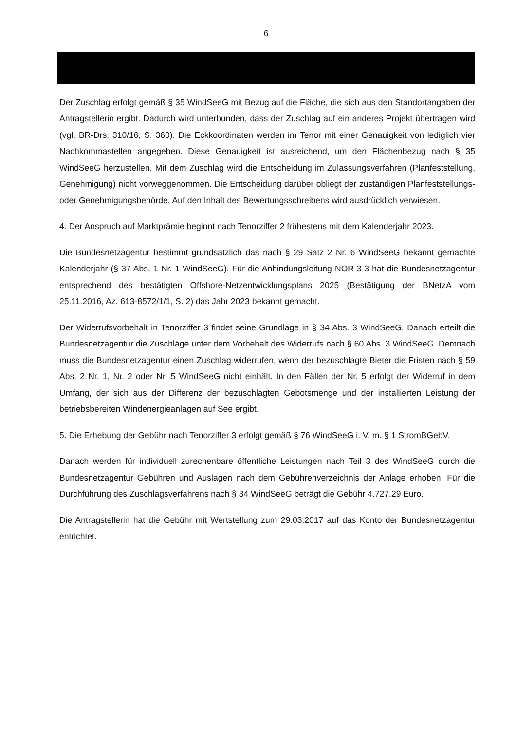6
Der Zuschlag erfolgt gemäß § 35 WindSeeG mit Bezug auf die Fläche, die sich aus den Standortangaben der Antragstellerin ergibt. Dadurch wird unterbunden, dass der Zuschlag auf ein anderes Projekt übertragen wird (vgl. BR-Drs. 310/16, S. 360). Die Eckkoordinaten werden im Tenor mit einer Genauigkeit von lediglich vier Nachkommastellen angegeben. Diese Genauigkeit ist ausreichend, um den Flächenbezug nach § 35 WindSeeG herzustellen. Mit dem Zuschlag wird die Entscheidung im Zulassungsverfahren (Planfeststellung, Genehmigung) nicht vorweggenommen. Die Entscheidung darüber obliegt der zuständigen Planfeststellungs- oder Genehmigungsbehörde. Auf den Inhalt des Bewertungsschreibens wird ausdrücklich verwiesen.
4. Der Anspruch auf Marktprämie beginnt nach Tenorziffer 2 frühestens mit dem Kalenderjahr 2023.
Die Bundesnetzagentur bestimmt grundsätzlich das nach § 29 Satz 2 Nr. 6 WindSeeG bekannt gemachte Kalenderjahr (§ 37 Abs. 1 Nr. 1 WindSeeG). Für die Anbindungsleitung NOR-3-3 hat die Bundesnetzagentur entsprechend des bestätigten Offshore-Netzentwicklungsplans 2025 (Bestätigung der BNetzA vom 25.11.2016, Az. 613-8572/1/1, S. 2) das Jahr 2023 bekannt gemacht.
Der Widerrufsvorbehalt in Tenorziffer 3 findet seine Grundlage in § 34 Abs. 3 WindSeeG. Danach erteilt die Bundesnetzagentur die Zuschläge unter dem Vorbehalt des Widerrufs nach § 60 Abs. 3 WindSeeG. Demnach muss die Bundesnetzagentur einen Zuschlag widerrufen, wenn der bezuschlagte Bieter die Fristen nach § 59 Abs. 2 Nr. 1, Nr. 2 oder Nr. 5 WindSeeG nicht einhält. In den Fällen der Nr. 5 erfolgt der Widerruf in dem Umfang, der sich aus der Differenz der bezuschlagten Gebotsmenge und der installierten Leistung der betriebsbereiten Windenergieanlagen auf See ergibt.
5. Die Erhebung der Gebühr nach Tenorziffer 3 erfolgt gemäß § 76 WindSeeG i. V. m. § 1 StromBGebV.
Danach werden für individuell zurechenbare öffentliche Leistungen nach Teil 3 des WindSeeG durch die Bundesnetzagentur Gebühren und Auslagen nach dem Gebührenverzeichnis der Anlage erhoben. Für die Durchführung des Zuschlagsverfahrens nach § 34 WindSeeG beträgt die Gebühr 4.727,29 Euro.
Die Antragstellerin hat die Gebühr mit Wertstellung zum 29.03.2017 auf das Konto der Bundesnetzagentur entrichtet.